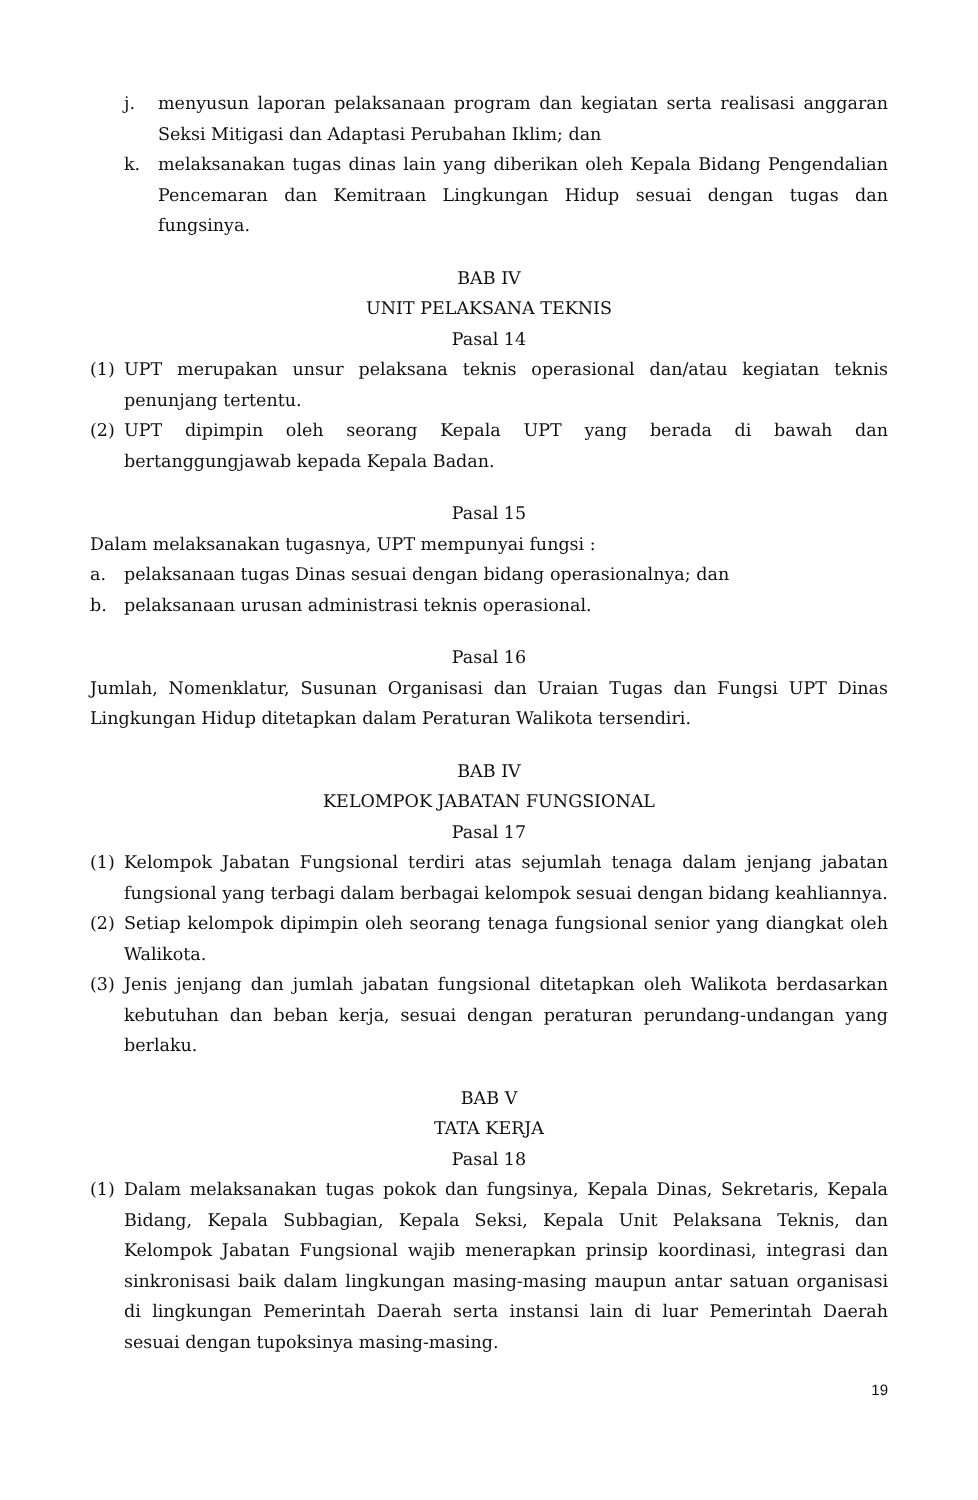j. menyusun laporan pelaksanaan program dan kegiatan serta realisasi anggaran Seksi Mitigasi dan Adaptasi Perubahan Iklim; dan
k. melaksanakan tugas dinas lain yang diberikan oleh Kepala Bidang Pengendalian Pencemaran dan Kemitraan Lingkungan Hidup sesuai dengan tugas dan fungsinya.
BAB IV
UNIT PELAKSANA TEKNIS
Pasal 14
(1) UPT merupakan unsur pelaksana teknis operasional dan/atau kegiatan teknis penunjang tertentu.
(2) UPT dipimpin oleh seorang Kepala UPT yang berada di bawah dan bertanggungjawab kepada Kepala Badan.
Pasal 15
Dalam melaksanakan tugasnya, UPT mempunyai fungsi :
a. pelaksanaan tugas Dinas sesuai dengan bidang operasionalnya; dan
b. pelaksanaan urusan administrasi teknis operasional.
Pasal 16
Jumlah, Nomenklatur, Susunan Organisasi dan Uraian Tugas dan Fungsi UPT Dinas Lingkungan Hidup ditetapkan dalam Peraturan Walikota tersendiri.
BAB IV
KELOMPOK JABATAN FUNGSIONAL
Pasal 17
(1) Kelompok Jabatan Fungsional terdiri atas sejumlah tenaga dalam jenjang jabatan fungsional yang terbagi dalam berbagai kelompok sesuai dengan bidang keahliannya.
(2) Setiap kelompok dipimpin oleh seorang tenaga fungsional senior yang diangkat oleh Walikota.
(3) Jenis jenjang dan jumlah jabatan fungsional ditetapkan oleh Walikota berdasarkan kebutuhan dan beban kerja, sesuai dengan peraturan perundang-undangan yang berlaku.
BAB V
TATA KERJA
Pasal 18
(1) Dalam melaksanakan tugas pokok dan fungsinya, Kepala Dinas, Sekretaris, Kepala Bidang, Kepala Subbagian, Kepala Seksi, Kepala Unit Pelaksana Teknis, dan Kelompok Jabatan Fungsional wajib menerapkan prinsip koordinasi, integrasi dan sinkronisasi baik dalam lingkungan masing-masing maupun antar satuan organisasi di lingkungan Pemerintah Daerah serta instansi lain di luar Pemerintah Daerah sesuai dengan tupoksinya masing-masing.
19